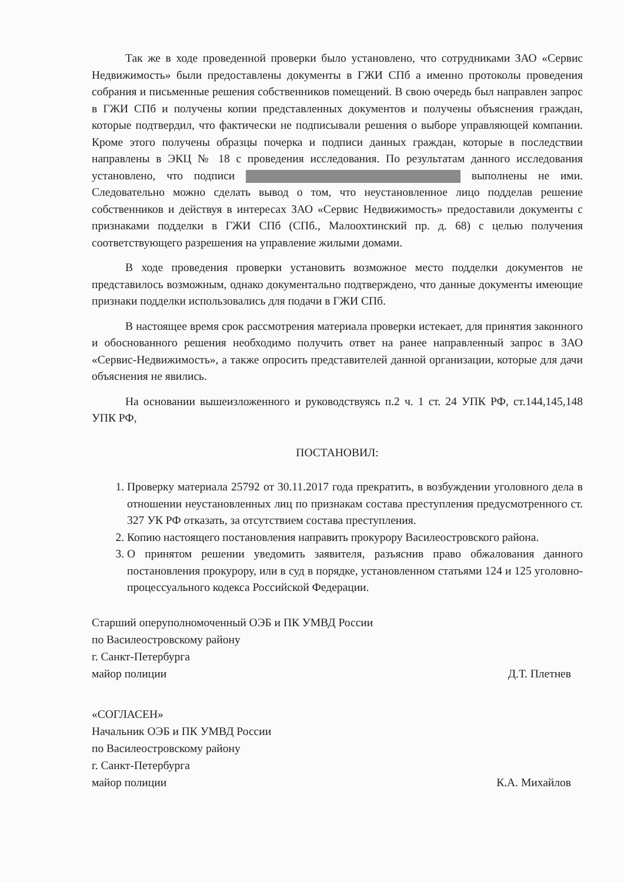Так же в ходе проведенной проверки было установлено, что сотрудниками ЗАО «Сервис Недвижимость» были предоставлены документы в ГЖИ СПб а именно протоколы проведения собрания и письменные решения собственников помещений. В свою очередь был направлен запрос в ГЖИ СПб и получены копии представленных документов и получены объяснения граждан, которые подтвердил, что фактически не подписывали решения о выборе управляющей компании. Кроме этого получены образцы почерка и подписи данных граждан, которые в последствии направлены в ЭКЦ № 18 с проведения исследования. По результатам данного исследования установлено, что подписи выполнены не ими. Следовательно можно сделать вывод о том, что неустановленное лицо подделав решение собственников и действуя в интересах ЗАО «Сервис Недвижимость» предоставили документы с признаками подделки в ГЖИ СПб (СПб., Малоохтинский пр. д. 68) с целью получения соответствующего разрешения на управление жилыми домами.
В ходе проведения проверки установить возможное место подделки документов не представилось возможным, однако документально подтверждено, что данные документы имеющие признаки подделки использовались для подачи в ГЖИ СПб.
В настоящее время срок рассмотрения материала проверки истекает, для принятия законного и обоснованного решения необходимо получить ответ на ранее направленный запрос в ЗАО «Сервис-Недвижимость», а также опросить представителей данной организации, которые для дачи объяснения не явились.
На основании вышеизложенного и руководствуясь п.2 ч. 1 ст. 24 УПК РФ, ст.144,145,148 УПК РФ,
ПОСТАНОВИЛ:
1. Проверку материала 25792 от 30.11.2017 года прекратить, в возбуждении уголовного дела в отношении неустановленных лиц по признакам состава преступления предусмотренного ст. 327 УК РФ отказать, за отсутствием состава преступления.
2. Копию настоящего постановления направить прокурору Василеостровского района.
3. О принятом решении уведомить заявителя, разъяснив право обжалования данного постановления прокурору, или в суд в порядке, установленном статьями 124 и 125 уголовно-процессуального кодекса Российской Федерации.
Старший оперуполномоченный ОЭБ и ПК УМВД России
по Василеостровскому району
г. Санкт-Петербурга
майор полиции
Д.Т. Плетнев
«СОГЛАСЕН»
Начальник ОЭБ и ПК УМВД России
по Василеостровскому району
г. Санкт-Петербурга
майор полиции
К.А. Михайлов